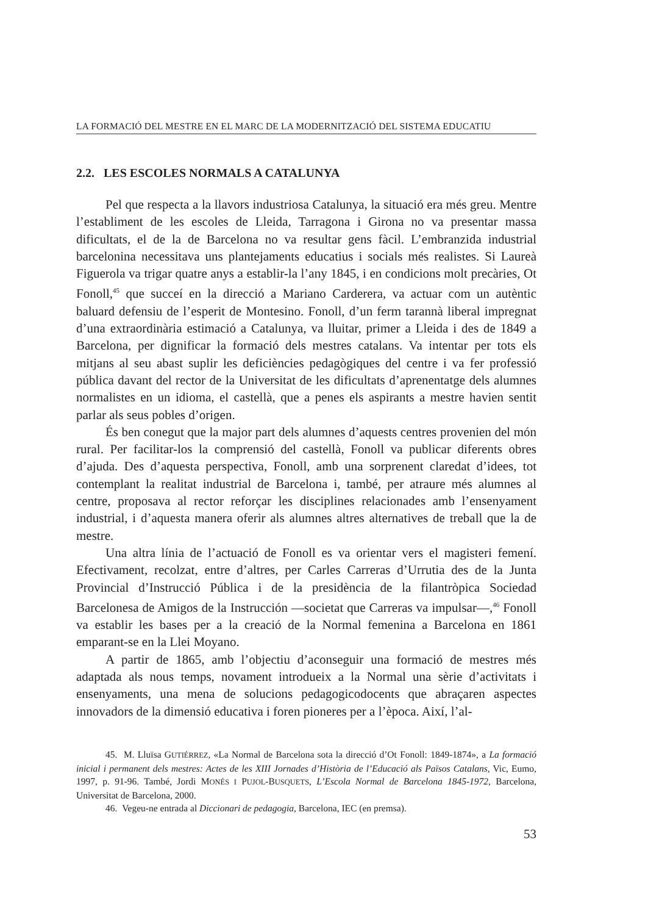LA FORMACIÓ DEL MESTRE EN EL MARC DE LA MODERNITZACIÓ DEL SISTEMA EDUCATIU
2.2. LES ESCOLES NORMALS A CATALUNYA
Pel que respecta a la llavors industriosa Catalunya, la situació era més greu. Mentre l’establiment de les escoles de Lleida, Tarragona i Girona no va presentar massa dificultats, el de la de Barcelona no va resultar gens fàcil. L’embranzida industrial barcelonina necessitava uns plantejaments educatius i socials més realistes. Si Laureà Figuerola va trigar quatre anys a establir-la l’any 1845, i en condicions molt precàries, Ot Fonoll,<sup>45</sup> que succeí en la direcció a Mariano Carderera, va actuar com un autèntic baluard defensiu de l’esperit de Montesino. Fonoll, d’un ferm tarannà liberal impregnat d’una extraordinària estimació a Catalunya, va lluitar, primer a Lleida i des de 1849 a Barcelona, per dignificar la formació dels mestres catalans. Va intentar per tots els mitjans al seu abast suplir les deficiències pedagògiques del centre i va fer professió pública davant del rector de la Universitat de les dificultats d’aprenentatge dels alumnes normalistes en un idioma, el castellà, que a penes els aspirants a mestre havien sentit parlar als seus pobles d’origen.
És ben conegut que la major part dels alumnes d’aquests centres provenien del món rural. Per facilitar-los la comprensió del castellà, Fonoll va publicar diferents obres d’ajuda. Des d’aquesta perspectiva, Fonoll, amb una sorprenent claredat d’idees, tot contemplant la realitat industrial de Barcelona i, també, per atraure més alumnes al centre, proposava al rector reforçar les disciplines relacionades amb l’ensenyament industrial, i d’aquesta manera oferir als alumnes altres alternatives de treball que la de mestre.
Una altra línia de l’actuació de Fonoll es va orientar vers el magisteri femení. Efectivament, recolzat, entre d’altres, per Carles Carreras d’Urrutia des de la Junta Provincial d’Instrucció Pública i de la presidència de la filantròpica Sociedad Barcelonesa de Amigos de la Instrucción —societat que Carreras va impulsar—,<sup>46</sup> Fonoll va establir les bases per a la creació de la Normal femenina a Barcelona en 1861 emparant-se en la Llei Moyano.
A partir de 1865, amb l’objectiu d’aconseguir una formació de mestres més adaptada als nous temps, novament introdueix a la Normal una sèrie d’activitats i ensenyaments, una mena de solucions pedagogicodocents que abraçaren aspectes innovadors de la dimensió educativa i foren pioneres per a l’època. Així, l’al-
45. M. Lluïsa GUTIÉRREZ, «La Normal de Barcelona sota la direcció d’Ot Fonoll: 1849-1874», a La formació inicial i permanent dels mestres: Actes de les XIII Jornades d’Història de l’Educació als Països Catalans, Vic, Eumo, 1997, p. 91-96. També, Jordi MONÉS I PUJOL-BUSQUETS, L’Escola Normal de Barcelona 1845-1972, Barcelona, Universitat de Barcelona, 2000.
46. Vegeu-ne entrada al Diccionari de pedagogia, Barcelona, IEC (en premsa).
53